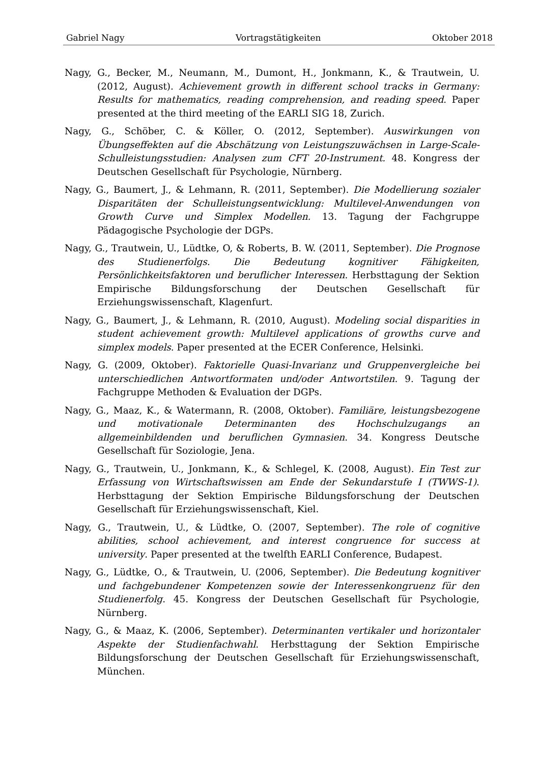Gabriel Nagy Vortragstätigkeiten Oktober 2018
Nagy, G., Becker, M., Neumann, M., Dumont, H., Jonkmann, K., & Trautwein, U. (2012, August). Achievement growth in different school tracks in Germany: Results for mathematics, reading comprehension, and reading speed. Paper presented at the third meeting of the EARLI SIG 18, Zurich.
Nagy, G., Schöber, C. & Köller, O. (2012, September). Auswirkungen von Übungseffekten auf die Abschätzung von Leistungszuwächsen in Large-Scale-Schulleistungsstudien: Analysen zum CFT 20-Instrument. 48. Kongress der Deutschen Gesellschaft für Psychologie, Nürnberg.
Nagy, G., Baumert, J., & Lehmann, R. (2011, September). Die Modellierung sozialer Disparitäten der Schulleistungsentwicklung: Multilevel-Anwendungen von Growth Curve und Simplex Modellen. 13. Tagung der Fachgruppe Pädagogische Psychologie der DGPs.
Nagy, G., Trautwein, U., Lüdtke, O, & Roberts, B. W. (2011, September). Die Prognose des Studienerfolgs. Die Bedeutung kognitiver Fähigkeiten, Persönlichkeitsfaktoren und beruflicher Interessen. Herbsttagung der Sektion Empirische Bildungsforschung der Deutschen Gesellschaft für Erziehungswissenschaft, Klagenfurt.
Nagy, G., Baumert, J., & Lehmann, R. (2010, August). Modeling social disparities in student achievement growth: Multilevel applications of growths curve and simplex models. Paper presented at the ECER Conference, Helsinki.
Nagy, G. (2009, Oktober). Faktorielle Quasi-Invarianz und Gruppenvergleiche bei unterschiedlichen Antwortformaten und/oder Antwortstilen. 9. Tagung der Fachgruppe Methoden & Evaluation der DGPs.
Nagy, G., Maaz, K., & Watermann, R. (2008, Oktober). Familiäre, leistungsbezogene und motivationale Determinanten des Hochschulzugangs an allgemeinbildenden und beruflichen Gymnasien. 34. Kongress Deutsche Gesellschaft für Soziologie, Jena.
Nagy, G., Trautwein, U., Jonkmann, K., & Schlegel, K. (2008, August). Ein Test zur Erfassung von Wirtschaftswissen am Ende der Sekundarstufe I (TWWS-1). Herbsttagung der Sektion Empirische Bildungsforschung der Deutschen Gesellschaft für Erziehungswissenschaft, Kiel.
Nagy, G., Trautwein, U., & Lüdtke, O. (2007, September). The role of cognitive abilities, school achievement, and interest congruence for success at university. Paper presented at the twelfth EARLI Conference, Budapest.
Nagy, G., Lüdtke, O., & Trautwein, U. (2006, September). Die Bedeutung kognitiver und fachgebundener Kompetenzen sowie der Interessenkongruenz für den Studienerfolg. 45. Kongress der Deutschen Gesellschaft für Psychologie, Nürnberg.
Nagy, G., & Maaz, K. (2006, September). Determinanten vertikaler und horizontaler Aspekte der Studienfachwahl. Herbsttagung der Sektion Empirische Bildungsforschung der Deutschen Gesellschaft für Erziehungswissenschaft, München.